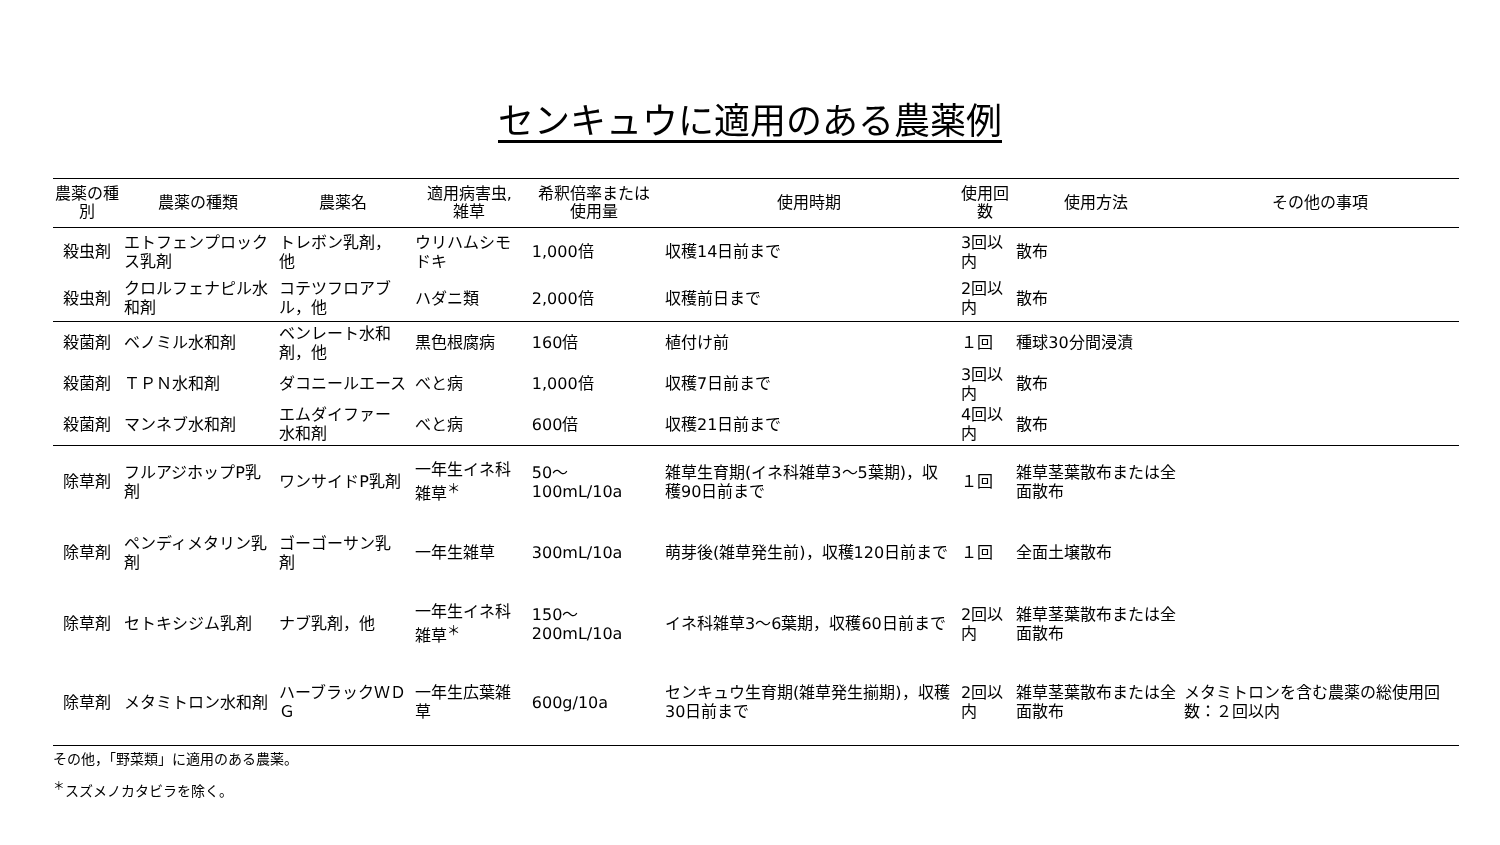センキュウに適用のある農薬例
| 農薬の種別 | 農薬の種類 | 農薬名 | 適用病害虫, 雑草 | 希釈倍率または 使用量 | 使用時期 | 使用回数 | 使用方法 | その他の事項 |
| --- | --- | --- | --- | --- | --- | --- | --- | --- |
| 殺虫剤 | エトフェンプロックス乳剤 | トレボン乳剤，他 | ウリハムシモドキ | 1,000倍 | 収穫14日前まで | 3回以内 | 散布 | |
| 殺虫剤 | クロルフェナピル水和剤 | コテツフロアブル，他 | ハダニ類 | 2,000倍 | 収穫前日まで | 2回以内 | 散布 | |
| 殺菌剤 | ベノミル水和剤 | ベンレート水和剤，他 | 黒色根腐病 | 160倍 | 植付け前 | １回 | 種球30分間浸漬 | |
| 殺菌剤 | ＴＰＮ水和剤 | ダコニールエース | べと病 | 1,000倍 | 収穫7日前まで | 3回以内 | 散布 | |
| 殺菌剤 | マンネブ水和剤 | エムダイファー水和剤 | べと病 | 600倍 | 収穫21日前まで | 4回以内 | 散布 | |
| 除草剤 | フルアジホップP乳剤 | ワンサイドP乳剤 | 一年生イネ科雑草<sup>＊</sup> | 50～100mL/10a | 雑草生育期(イネ科雑草3～5葉期)，収穫90日前まで | １回 | 雑草茎葉散布または全面散布 | |
| 除草剤 | ペンディメタリン乳剤 | ゴーゴーサン乳剤 | 一年生雑草 | 300mL/10a | 萌芽後(雑草発生前)，収穫120日前まで | １回 | 全面土壌散布 | |
| 除草剤 | セトキシジム乳剤 | ナブ乳剤，他 | 一年生イネ科雑草<sup>＊</sup> | 150～200mL/10a | イネ科雑草3～6葉期，収穫60日前まで | 2回以内 | 雑草茎葉散布または全面散布 | |
| 除草剤 | メタミトロン水和剤 | ハーブラックＷＤＧ | 一年生広葉雑草 | 600g/10a | センキュウ生育期(雑草発生揃期)，収穫30日前まで | 2回以内 | 雑草茎葉散布または全面散布 | メタミトロンを含む農薬の総使用回数：２回以内 |
その他，「野菜類」に適用のある農薬。
<sup>＊</sup>スズメノカタビラを除く。